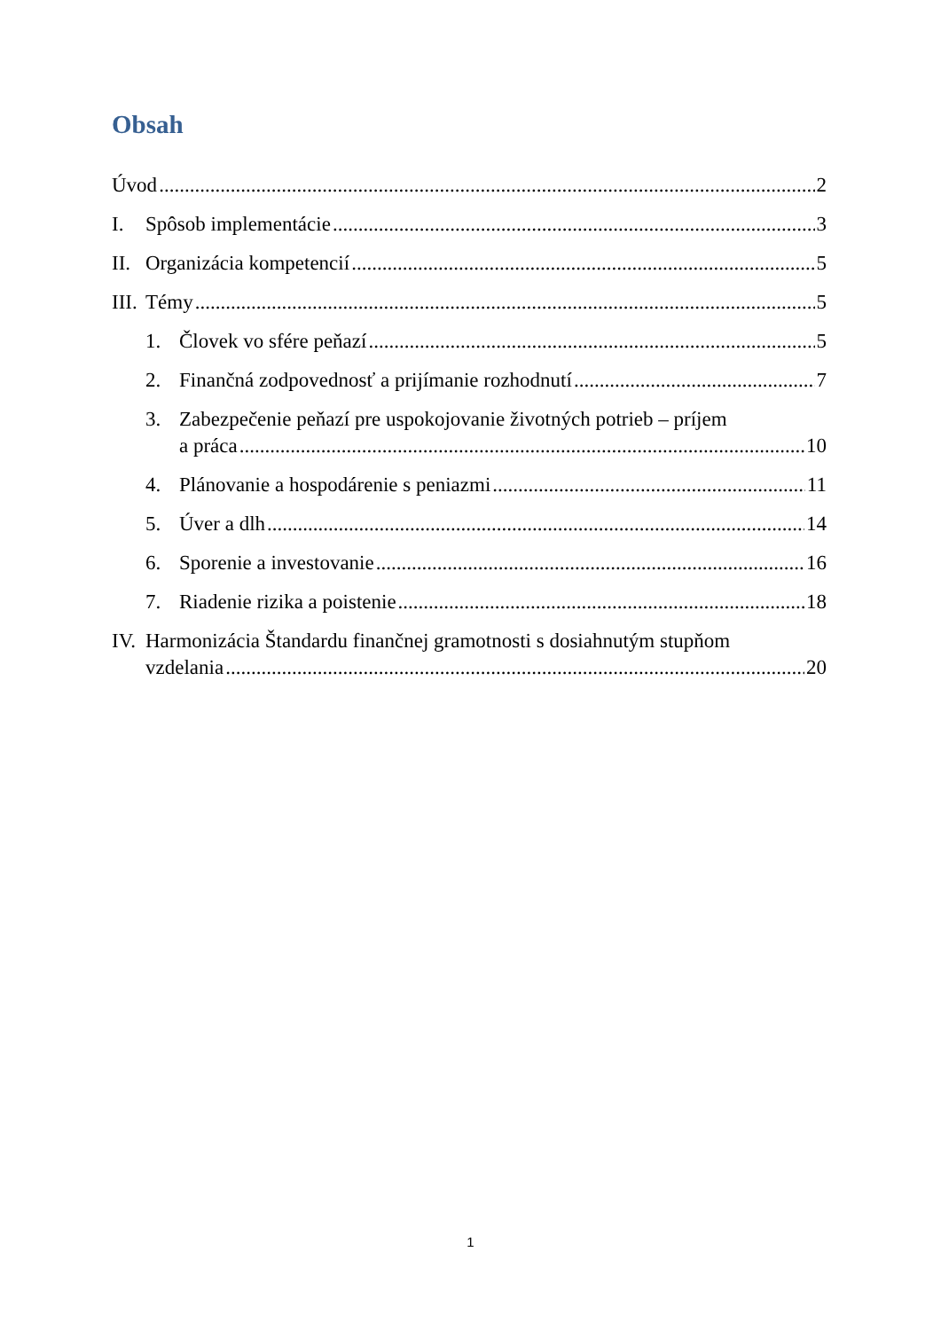Obsah
Úvod 2
I. Spôsob implementácie 3
II. Organizácia kompetencií 5
III. Témy 5
1. Človek vo sfére peňazí 5
2. Finančná zodpovednosť a prijímanie rozhodnutí 7
3. Zabezpečenie peňazí pre uspokojovanie životných potrieb – príjem
a práca 10
4. Plánovanie a hospodárenie s peniazmi 11
5. Úver a dlh 14
6. Sporenie a investovanie 16
7. Riadenie rizika a poistenie 18
IV. Harmonizácia Štandardu finančnej gramotnosti s dosiahnutým stupňom
vzdelania 20
1